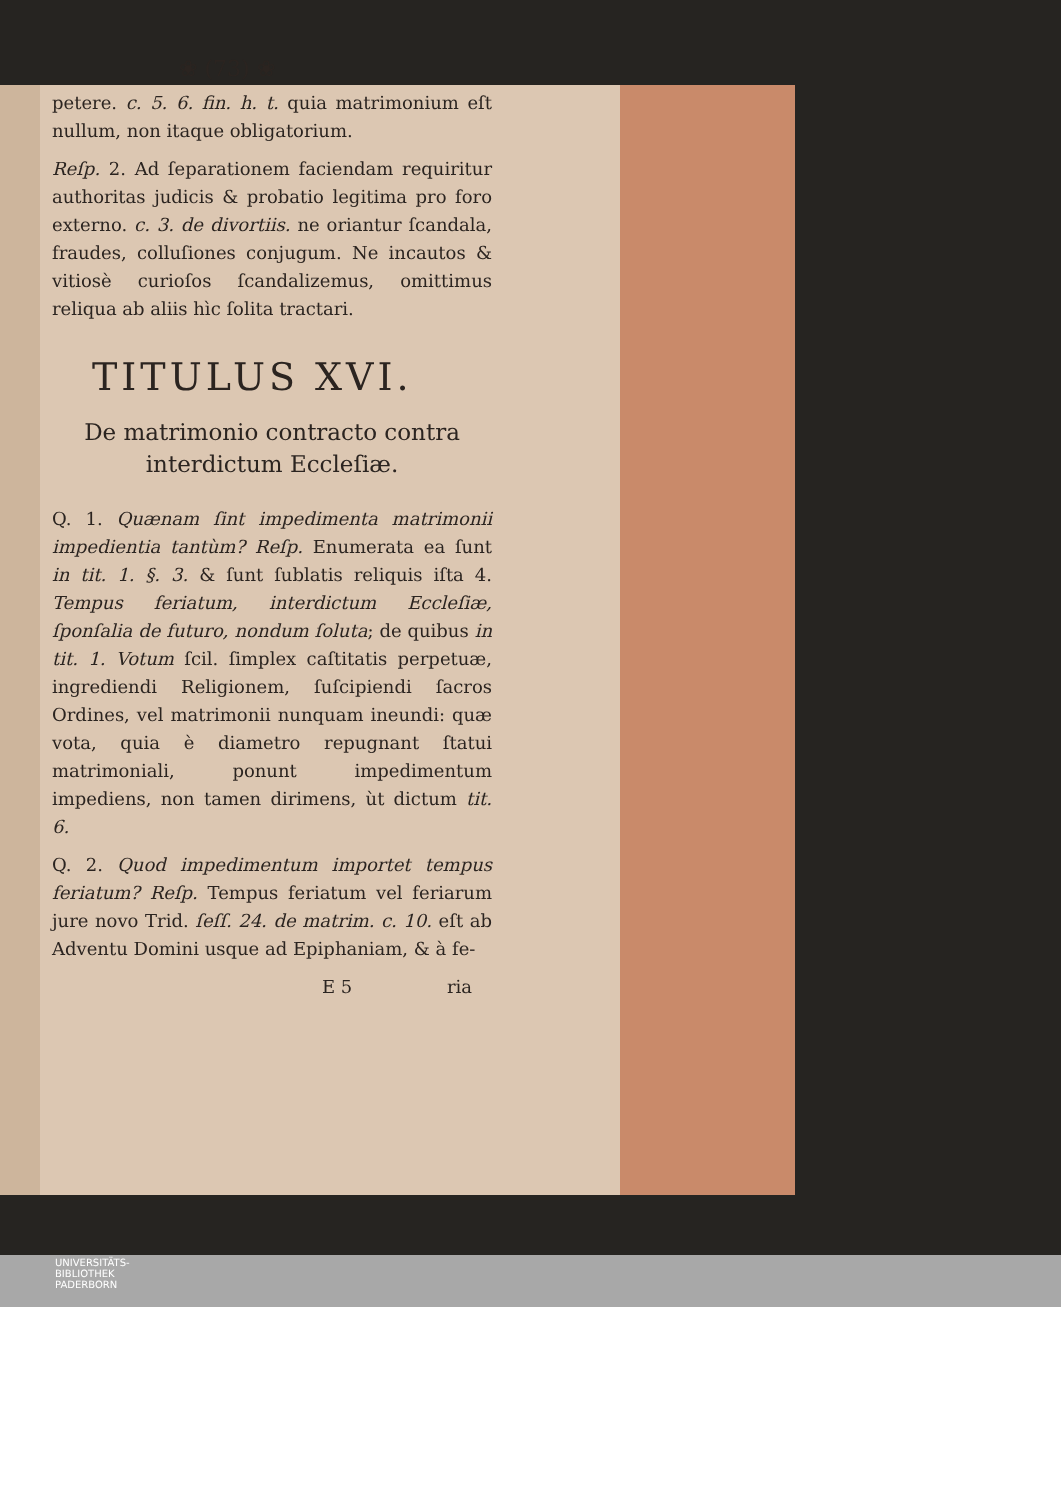❀ (73) ❀
petere. c. 5. 6. fin. h. t. quia matrimonium eſt nullum, non itaque obligatorium.
Reſp. 2. Ad ſeparationem faciendam requiritur authoritas judicis & probatio legitima pro foro externo. c. 3. de divortiis. ne oriantur ſcandala, fraudes, colluſiones conjugum. Ne incautos & vitiosè curioſos ſcandalizemus, omittimus reliqua ab aliis hìc ſolita tractari.
TITULUS XVI.
De matrimonio contracto contra interdictum Eccleſiæ.
Q. 1. Quænam ſint impedimenta matrimonii impedientia tantùm? Reſp. Enumerata ea ſunt in tit. 1. §. 3. & ſunt ſublatis reliquis iſta 4. Tempus feriatum, interdictum Eccleſiæ, ſponſalia de futuro, nondum ſoluta; de quibus in tit. 1. Votum ſcil. ſimplex caſtitatis perpetuæ, ingrediendi Religionem, ſuſcipiendi ſacros Ordines, vel matrimonii nunquam ineundi: quæ vota, quia è diametro repugnant ſtatui matrimoniali, ponunt impedimentum impediens, non tamen dirimens, ùt dictum tit. 6.
Q. 2. Quod impedimentum importet tempus feriatum? Reſp. Tempus feriatum vel feriarum jure novo Trid. ſeſſ. 24. de matrim. c. 10. eſt ab Adventu Domini usque ad Epiphaniam, & à fe-
E 5 ria
UNIVERSITÄTS-
BIBLIOTHEK
PADERBORN